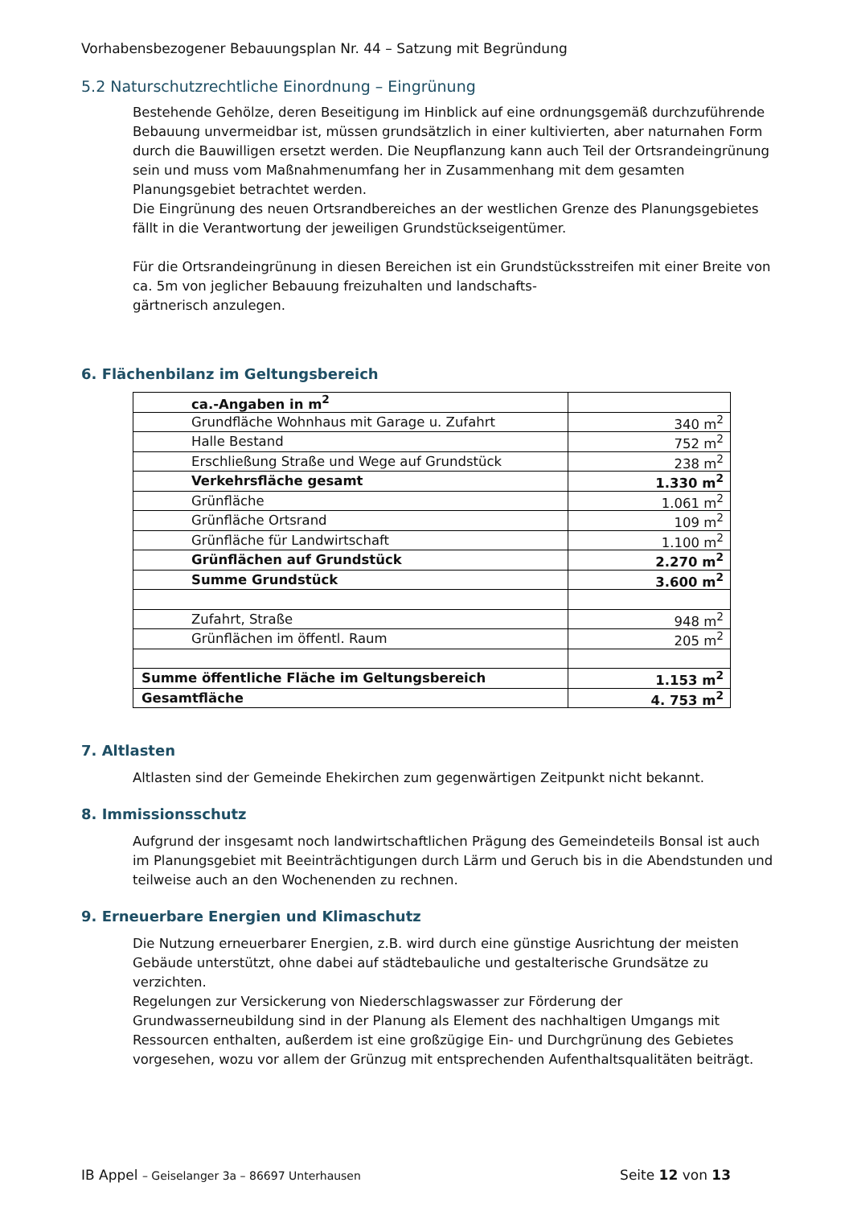Vorhabensbezogener Bebauungsplan Nr. 44 – Satzung mit Begründung
5.2 Naturschutzrechtliche Einordnung – Eingrünung
Bestehende Gehölze, deren Beseitigung im Hinblick auf eine ordnungsgemäß durchzuführende Bebauung unvermeidbar ist, müssen grundsätzlich in einer kultivierten, aber naturnahen Form durch die Bauwilligen ersetzt werden. Die Neupflanzung kann auch Teil der Ortsrandeingrünung sein und muss vom Maßnahmenumfang her in Zusammenhang mit dem gesamten Planungsgebiet betrachtet werden.
Die Eingrünung des neuen Ortsrandbereiches an der westlichen Grenze des Planungsgebietes fällt in die Verantwortung der jeweiligen Grundstückseigentümer.
Für die Ortsrandeingrünung in diesen Bereichen ist ein Grundstücksstreifen mit einer Breite von ca. 5m von jeglicher Bebauung freizuhalten und landschafts-
gärtnerisch anzulegen.
6. Flächenbilanz im Geltungsbereich
| ca.-Angaben in m<sup>2</sup> | |
| Grundfläche Wohnhaus mit Garage u. Zufahrt | 340 m<sup>2</sup> |
| Halle Bestand | 752 m<sup>2</sup> |
| Erschließung Straße und Wege auf Grundstück | 238 m<sup>2</sup> |
| Verkehrsfläche gesamt | 1.330 m<sup>2</sup> |
| Grünfläche | 1.061 m<sup>2</sup> |
| Grünfläche Ortsrand | 109 m<sup>2</sup> |
| Grünfläche für Landwirtschaft | 1.100 m<sup>2</sup> |
| Grünflächen auf Grundstück | 2.270 m<sup>2</sup> |
| Summe Grundstück | 3.600 m<sup>2</sup> |
| Zufahrt, Straße | 948 m<sup>2</sup> |
| Grünflächen im öffentl. Raum | 205 m<sup>2</sup> |
| Summe öffentliche Fläche im Geltungsbereich | 1.153 m<sup>2</sup> |
| Gesamtfläche | 4. 753 m<sup>2</sup> |
7. Altlasten
Altlasten sind der Gemeinde Ehekirchen zum gegenwärtigen Zeitpunkt nicht bekannt.
8. Immissionsschutz
Aufgrund der insgesamt noch landwirtschaftlichen Prägung des Gemeindeteils Bonsal ist auch im Planungsgebiet mit Beeinträchtigungen durch Lärm und Geruch bis in die Abendstunden und teilweise auch an den Wochenenden zu rechnen.
9. Erneuerbare Energien und Klimaschutz
Die Nutzung erneuerbarer Energien, z.B. wird durch eine günstige Ausrichtung der meisten Gebäude unterstützt, ohne dabei auf städtebauliche und gestalterische Grundsätze zu verzichten.
Regelungen zur Versickerung von Niederschlagswasser zur Förderung der Grundwasserneubildung sind in der Planung als Element des nachhaltigen Umgangs mit Ressourcen enthalten, außerdem ist eine großzügige Ein- und Durchgrünung des Gebietes vorgesehen, wozu vor allem der Grünzug mit entsprechenden Aufenthaltsqualitäten beiträgt.
IB Appel – Geiselanger 3a – 86697 Unterhausen Seite 12 von 13